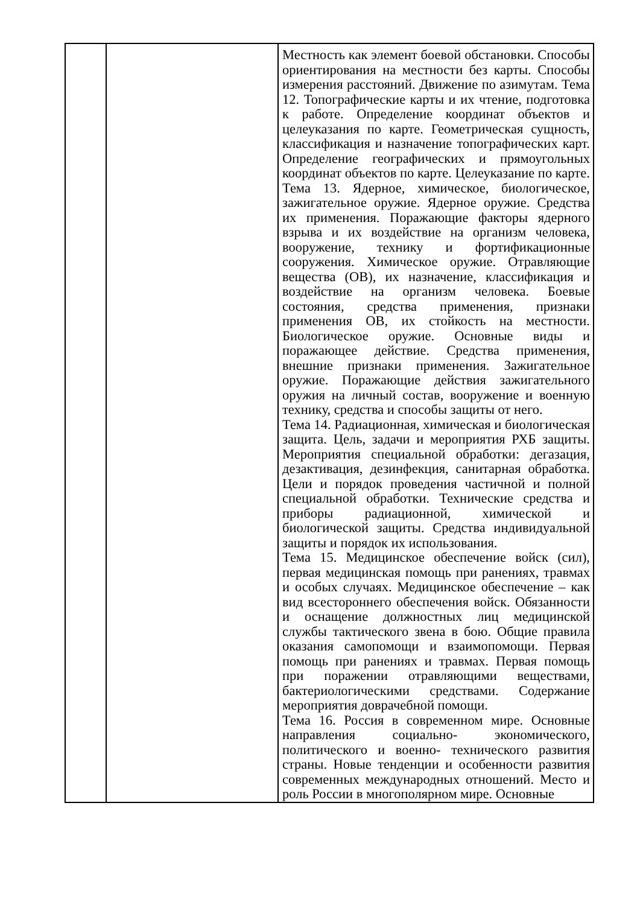| | | Местность как элемент боевой обстановки. Способы ориентирования на местности без карты. Способы измерения расстояний. Движение по азимутам. Тема 12. Топографические карты и их чтение, подготовка к работе. Определение координат объектов и целеуказания по карте. Геометрическая сущность, классификация и назначение топографических карт. Определение географических и прямоугольных координат объектов по карте. Целеуказание по карте. Тема 13. Ядерное, химическое, биологическое, зажигательное оружие. Ядерное оружие. Средства их применения. Поражающие факторы ядерного взрыва и их воздействие на организм человека, вооружение, технику и фортификационные сооружения. Химическое оружие. Отравляющие вещества (ОВ), их назначение, классификация и воздействие на организм человека. Боевые состояния, средства применения, признаки применения ОВ, их стойкость на местности. Биологическое оружие. Основные виды и поражающее действие. Средства применения, внешние признаки применения. Зажигательное оружие. Поражающие действия зажигательного оружия на личный состав, вооружение и военную технику, средства и способы защиты от него. Тема 14. Радиационная, химическая и биологическая защита. Цель, задачи и мероприятия РХБ защиты. Мероприятия специальной обработки: дегазация, дезактивация, дезинфекция, санитарная обработка. Цели и порядок проведения частичной и полной специальной обработки. Технические средства и приборы радиационной, химической и биологической защиты. Средства индивидуальной защиты и порядок их использования. Тема 15. Медицинское обеспечение войск (сил), первая медицинская помощь при ранениях, травмах и особых случаях. Медицинское обеспечение – как вид всестороннего обеспечения войск. Обязанности и оснащение должностных лиц медицинской службы тактического звена в бою. Общие правила оказания самопомощи и взаимопомощи. Первая помощь при ранениях и травмах. Первая помощь при поражении отравляющими веществами, бактериологическими средствами. Содержание мероприятия доврачебной помощи. Тема 16. Россия в современном мире. Основные направления социально- экономического, политического и военно- технического развития страны. Новые тенденции и особенности развития современных международных отношений. Место и роль России в многополярном мире. Основные |